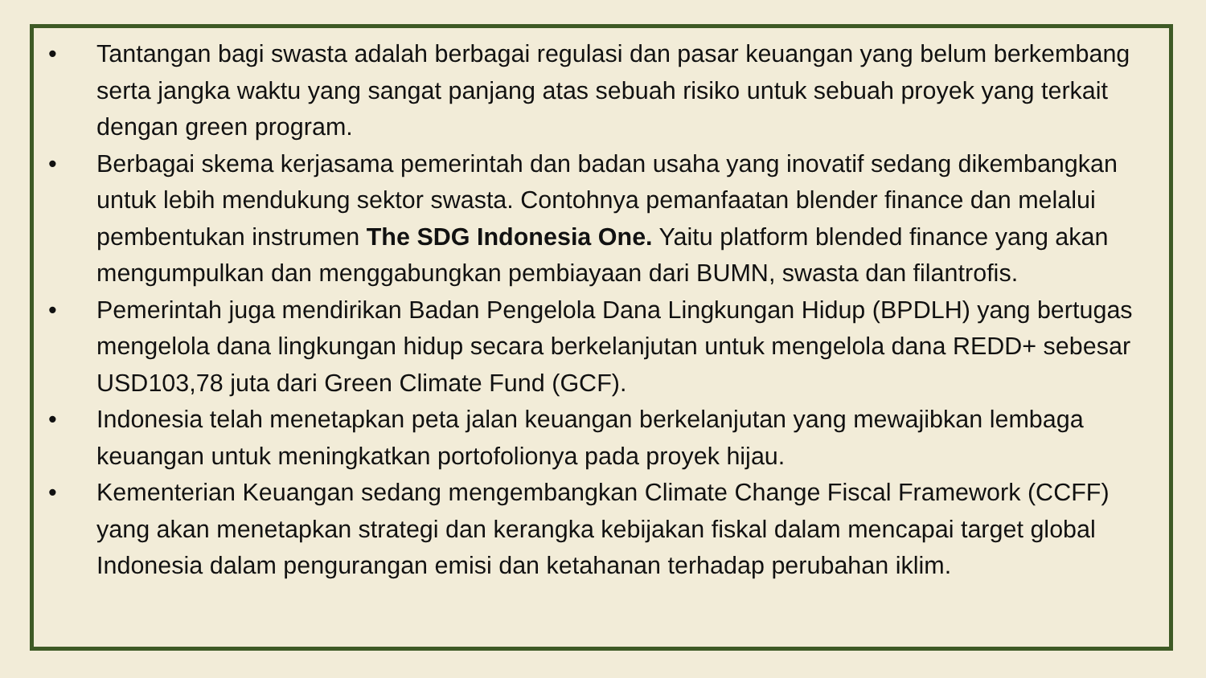• Tantangan bagi swasta adalah berbagai regulasi dan pasar keuangan yang belum berkembang serta jangka waktu yang sangat panjang atas sebuah risiko untuk sebuah proyek yang terkait dengan green program.
• Berbagai skema kerjasama pemerintah dan badan usaha yang inovatif sedang dikembangkan untuk lebih mendukung sektor swasta. Contohnya pemanfaatan blender finance dan melalui pembentukan instrumen The SDG Indonesia One. Yaitu platform blended finance yang akan mengumpulkan dan menggabungkan pembiayaan dari BUMN, swasta dan filantrofis.
• Pemerintah juga mendirikan Badan Pengelola Dana Lingkungan Hidup (BPDLH) yang bertugas mengelola dana lingkungan hidup secara berkelanjutan untuk mengelola dana REDD+ sebesar USD103,78 juta dari Green Climate Fund (GCF).
• Indonesia telah menetapkan peta jalan keuangan berkelanjutan yang mewajibkan lembaga keuangan untuk meningkatkan portofolionya pada proyek hijau.
• Kementerian Keuangan sedang mengembangkan Climate Change Fiscal Framework (CCFF) yang akan menetapkan strategi dan kerangka kebijakan fiskal dalam mencapai target global Indonesia dalam pengurangan emisi dan ketahanan terhadap perubahan iklim.